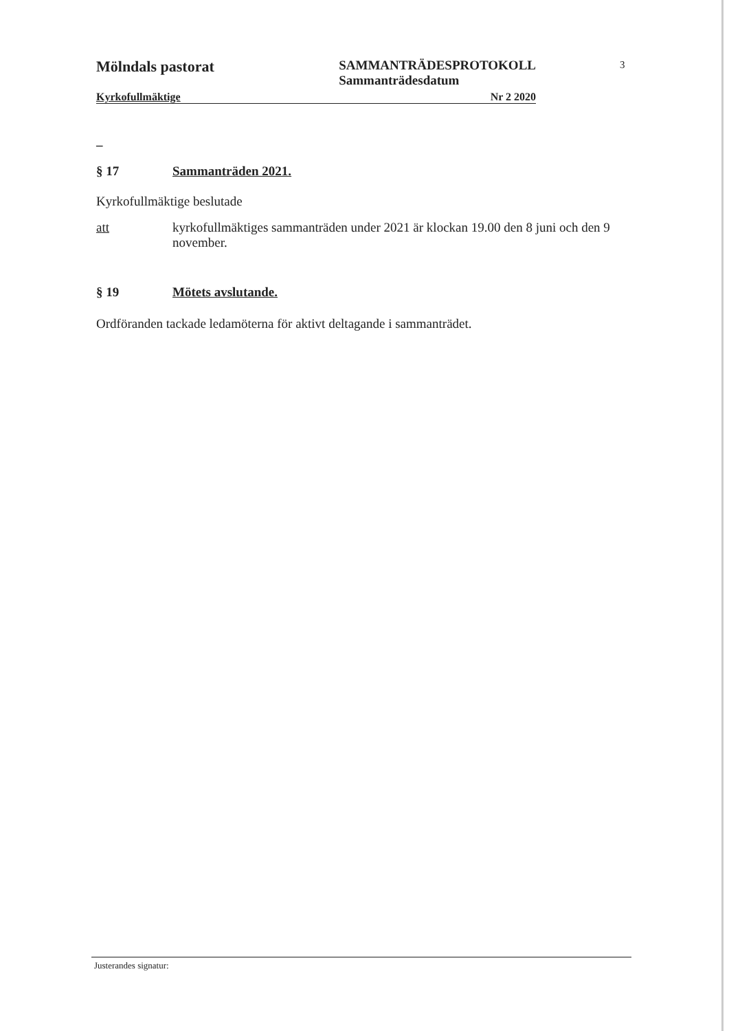Mölndals pastorat SAMMANTRÄDESPROTOKOLL
Sammanträdesdatum
Kyrkofullmäktige Nr 2 2020
3
–
§ 17 Sammanträden 2021.
Kyrkofullmäktige beslutade
att kyrkofullmäktiges sammanträden under 2021 är klockan 19.00 den 8 juni och den 9 november.
§ 19 Mötets avslutande.
Ordföranden tackade ledamöterna för aktivt deltagande i sammanträdet.
Justerandes signatur: